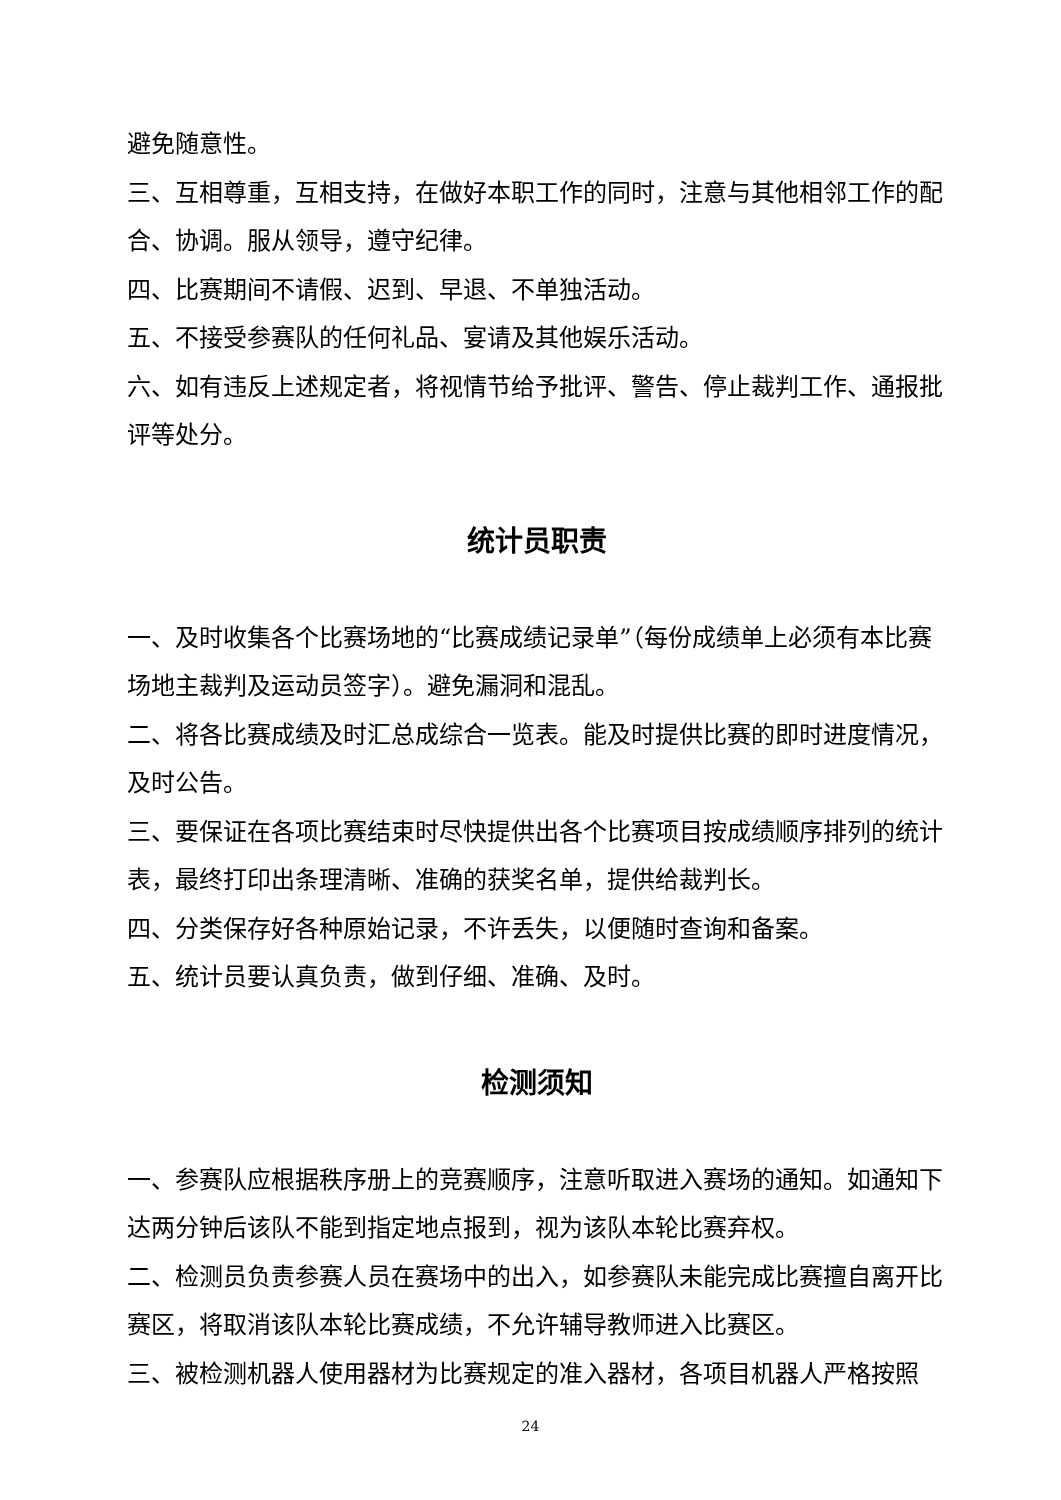避免随意性。
三、互相尊重，互相支持，在做好本职工作的同时，注意与其他相邻工作的配合、协调。服从领导，遵守纪律。
四、比赛期间不请假、迟到、早退、不单独活动。
五、不接受参赛队的任何礼品、宴请及其他娱乐活动。
六、如有违反上述规定者，将视情节给予批评、警告、停止裁判工作、通报批评等处分。
统计员职责
一、及时收集各个比赛场地的“比赛成绩记录单”（每份成绩单上必须有本比赛场地主裁判及运动员签字）。避免漏洞和混乱。
二、将各比赛成绩及时汇总成综合一览表。能及时提供比赛的即时进度情况， 及时公告。
三、要保证在各项比赛结束时尽快提供出各个比赛项目按成绩顺序排列的统计表，最终打印出条理清晰、准确的获奖名单，提供给裁判长。
四、分类保存好各种原始记录，不许丢失，以便随时查询和备案。
五、统计员要认真负责，做到仔细、准确、及时。
检测须知
一、参赛队应根据秩序册上的竞赛顺序，注意听取进入赛场的通知。如通知下达两分钟后该队不能到指定地点报到，视为该队本轮比赛弃权。
二、检测员负责参赛人员在赛场中的出入，如参赛队未能完成比赛擅自离开比赛区，将取消该队本轮比赛成绩，不允许辅导教师进入比赛区。
三、被检测机器人使用器材为比赛规定的准入器材，各项目机器人严格按照
24